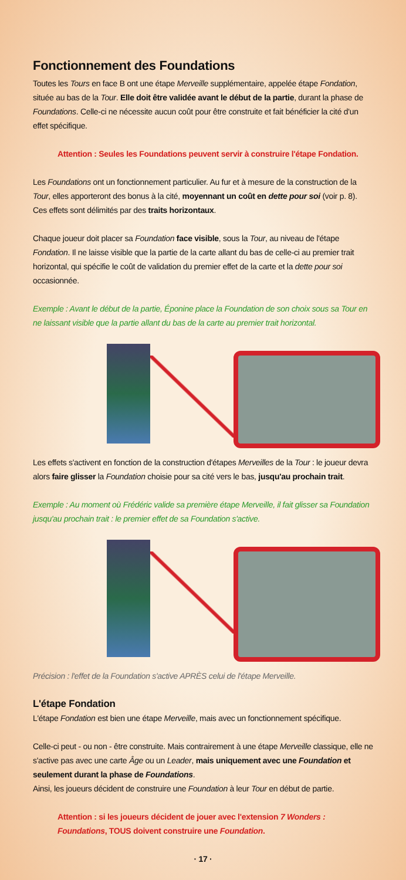Fonctionnement des Foundations
Toutes les Tours en face B ont une étape Merveille supplémentaire, appelée étape Fondation, située au bas de la Tour. Elle doit être validée avant le début de la partie, durant la phase de Foundations. Celle-ci ne nécessite aucun coût pour être construite et fait bénéficier la cité d'un effet spécifique.
Attention : Seules les Foundations peuvent servir à construire l'étape Fondation.
Les Foundations ont un fonctionnement particulier. Au fur et à mesure de la construction de la Tour, elles apporteront des bonus à la cité, moyennant un coût en dette pour soi (voir p. 8). Ces effets sont délimités par des traits horizontaux.
Chaque joueur doit placer sa Foundation face visible, sous la Tour, au niveau de l'étape Fondation. Il ne laisse visible que la partie de la carte allant du bas de celle-ci au premier trait horizontal, qui spécifie le coût de validation du premier effet de la carte et la dette pour soi occasionnée.
Exemple : Avant le début de la partie, Éponine place la Foundation de son choix sous sa Tour en ne laissant visible que la partie allant du bas de la carte au premier trait horizontal.
Les effets s'activent en fonction de la construction d'étapes Merveilles de la Tour : le joueur devra alors faire glisser la Foundation choisie pour sa cité vers le bas, jusqu'au prochain trait.
Exemple : Au moment où Frédéric valide sa première étape Merveille, il fait glisser sa Foundation jusqu'au prochain trait : le premier effet de sa Foundation s'active.
Précision : l'effet de la Foundation s'active APRÈS celui de l'étape Merveille.
L'étape Fondation
L'étape Fondation est bien une étape Merveille, mais avec un fonctionnement spécifique.
Celle-ci peut - ou non - être construite. Mais contrairement à une étape Merveille classique, elle ne s'active pas avec une carte Âge ou un Leader, mais uniquement avec une Foundation et seulement durant la phase de Foundations.
Ainsi, les joueurs décident de construire une Foundation à leur Tour en début de partie.
Attention : si les joueurs décident de jouer avec l'extension 7 Wonders : Foundations, TOUS doivent construire une Foundation.
· 17 ·